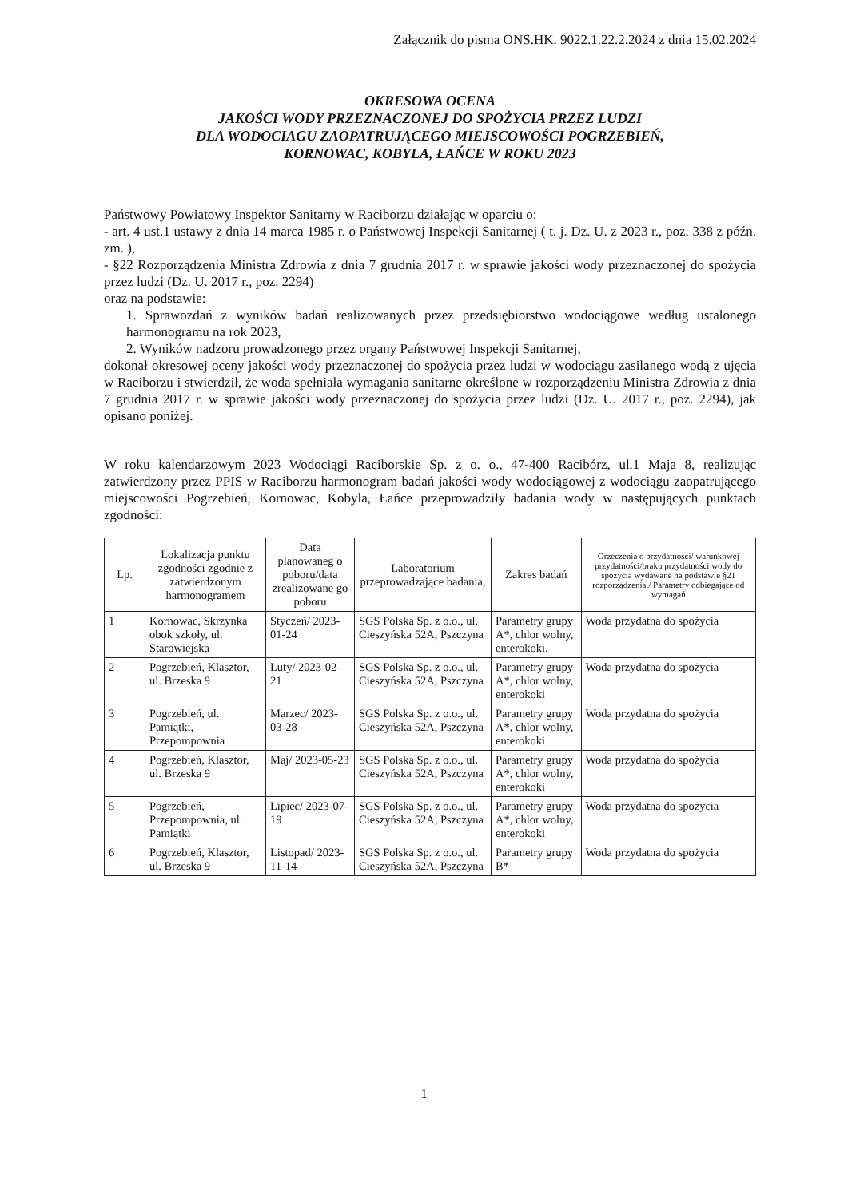Załącznik do pisma ONS.HK. 9022.1.22.2.2024 z dnia 15.02.2024
OKRESOWA OCENA
JAKOŚCI WODY PRZEZNACZONEJ DO SPOŻYCIA PRZEZ LUDZI
DLA WODOCIAGU ZAOPATRUJĄCEGO MIEJSCOWOŚCI POGRZEBIEŃ,
KORNOWAC, KOBYLA, ŁAŃCE W ROKU 2023
Państwowy Powiatowy Inspektor Sanitarny w Raciborzu działając w oparciu o:
- art. 4 ust.1 ustawy z dnia 14 marca 1985 r. o Państwowej Inspekcji Sanitarnej ( t. j. Dz. U. z 2023 r., poz. 338 z późn. zm. ),
- §22 Rozporządzenia Ministra Zdrowia z dnia 7 grudnia 2017 r. w sprawie jakości wody przeznaczonej do spożycia przez ludzi (Dz. U. 2017 r., poz. 2294)
oraz na podstawie:
1. Sprawozdań z wyników badań realizowanych przez przedsiębiorstwo wodociągowe według ustalonego harmonogramu na rok 2023,
2. Wyników nadzoru prowadzonego przez organy Państwowej Inspekcji Sanitarnej,
dokonał okresowej oceny jakości wody przeznaczonej do spożycia przez ludzi w wodociągu zasilanego wodą z ujęcia w Raciborzu i stwierdził, że woda spełniała wymagania sanitarne określone w rozporządzeniu Ministra Zdrowia z dnia 7 grudnia 2017 r. w sprawie jakości wody przeznaczonej do spożycia przez ludzi (Dz. U. 2017 r., poz. 2294), jak opisano poniżej.
W roku kalendarzowym 2023 Wodociągi Raciborskie Sp. z o. o., 47-400 Racibórz, ul.1 Maja 8, realizując zatwierdzony przez PPIS w Raciborzu harmonogram badań jakości wody wodociągowej z wodociągu zaopatrującego miejscowości Pogrzebień, Kornowac, Kobyla, Łańce przeprowadziły badania wody w następujących punktach zgodności:
| Lp. | Lokalizacja punktu zgodności zgodnie z zatwierdzonym harmonogramem | Data planowaneg o poboru/data zrealizowane go poboru | Laboratorium przeprowadzające badania, | Zakres badań | Orzeczenia o przydatności/ warunkowej przydatności/braku przydatności wody do spożycia wydawane na podstawie §21 rozporządzenia./ Parametry odbiegające od wymagań |
| --- | --- | --- | --- | --- | --- |
| 1 | Kornowac, Skrzynka obok szkoły, ul. Starowiejska | Styczeń/ 2023-01-24 | SGS Polska Sp. z o.o., ul. Cieszyńska 52A, Pszczyna | Parametry grupy A*, chlor wolny, enterokoki. | Woda przydatna do spożycia |
| 2 | Pogrzebień, Klasztor, ul. Brzeska 9 | Luty/ 2023-02-21 | SGS Polska Sp. z o.o., ul. Cieszyńska 52A, Pszczyna | Parametry grupy A*, chlor wolny, enterokoki | Woda przydatna do spożycia |
| 3 | Pogrzebień, ul. Pamiątki, Przepompownia | Marzec/ 2023-03-28 | SGS Polska Sp. z o.o., ul. Cieszyńska 52A, Pszczyna | Parametry grupy A*, chlor wolny, enterokoki | Woda przydatna do spożycia |
| 4 | Pogrzebień, Klasztor, ul. Brzeska 9 | Maj/ 2023-05-23 | SGS Polska Sp. z o.o., ul. Cieszyńska 52A, Pszczyna | Parametry grupy A*, chlor wolny, enterokoki | Woda przydatna do spożycia |
| 5 | Pogrzebień, Przepompownia, ul. Pamiątki | Lipiec/ 2023-07-19 | SGS Polska Sp. z o.o., ul. Cieszyńska 52A, Pszczyna | Parametry grupy A*, chlor wolny, enterokoki | Woda przydatna do spożycia |
| 6 | Pogrzebień, Klasztor, ul. Brzeska 9 | Listopad/ 2023-11-14 | SGS Polska Sp. z o.o., ul. Cieszyńska 52A, Pszczyna | Parametry grupy B* | Woda przydatna do spożycia |
1